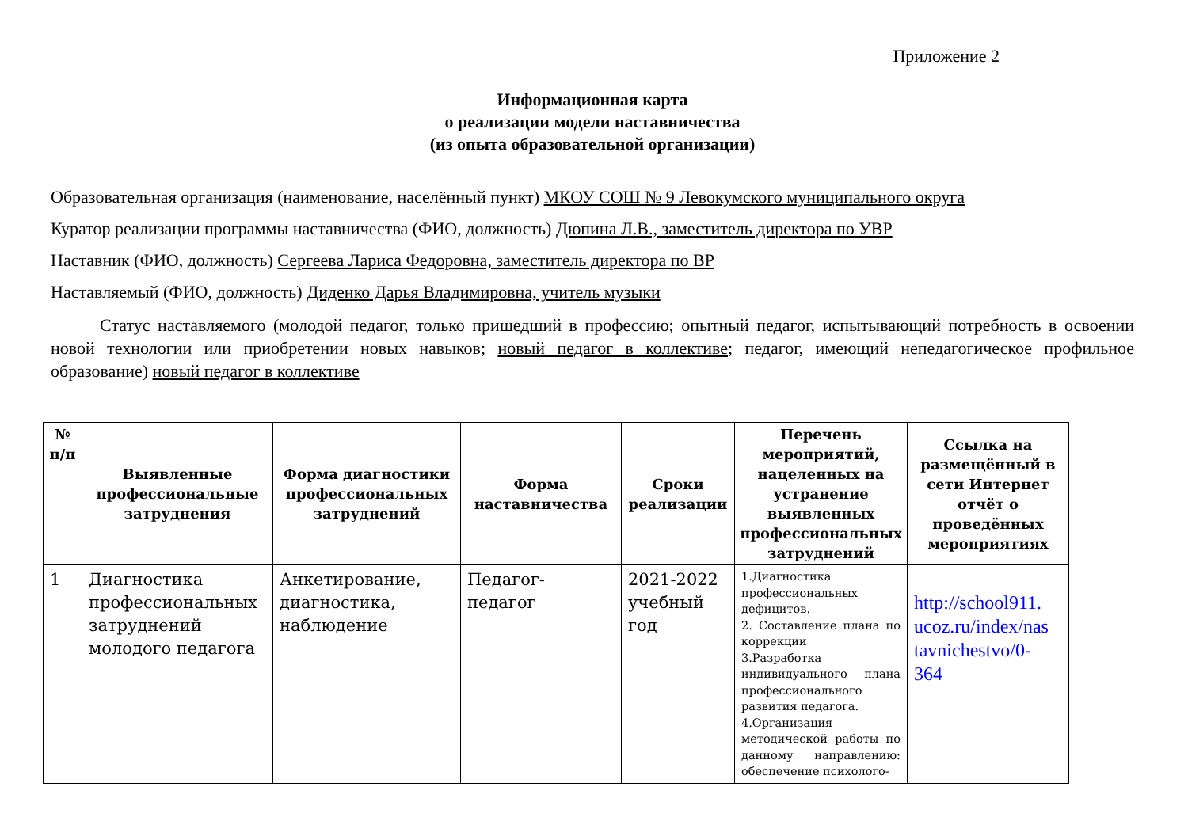Приложение 2
Информационная карта
о реализации модели наставничества
(из опыта образовательной организации)
Образовательная организация (наименование, населённый пункт) МКОУ СОШ № 9 Левокумского муниципального округа
Куратор реализации программы наставничества (ФИО, должность) Дюпина Л.В., заместитель директора по УВР
Наставник (ФИО, должность) Сергеева Лариса Федоровна, заместитель директора по ВР
Наставляемый (ФИО, должность) Диденко Дарья Владимировна, учитель музыки
Статус наставляемого (молодой педагог, только пришедший в профессию; опытный педагог, испытывающий потребность в освоении новой технологии или приобретении новых навыков; новый педагог в коллективе; педагог, имеющий непедагогическое профильное образование) новый педагог в коллективе
| № п/п | Выявленные профессиональные затруднения | Форма диагностики профессиональных затруднений | Форма наставничества | Сроки реализации | Перечень мероприятий, нацеленных на устранение выявленных профессиональных затруднений | Ссылка на размещённый в сети Интернет отчёт о проведённых мероприятиях |
| --- | --- | --- | --- | --- | --- | --- |
| 1 | Диагностика профессиональных затруднений молодого педагога | Анкетирование, диагностика, наблюдение | Педагог- педагог | 2021-2022 учебный год | 1.Диагностика профессиональных дефицитов. 2. Составление плана по коррекции 3.Разработка индивидуального плана профессионального развития педагога. 4.Организация методической работы по данному направлению: обеспечение психолого- | http://school911. ucoz.ru/index/nas tavnichestvo/0- 364 |